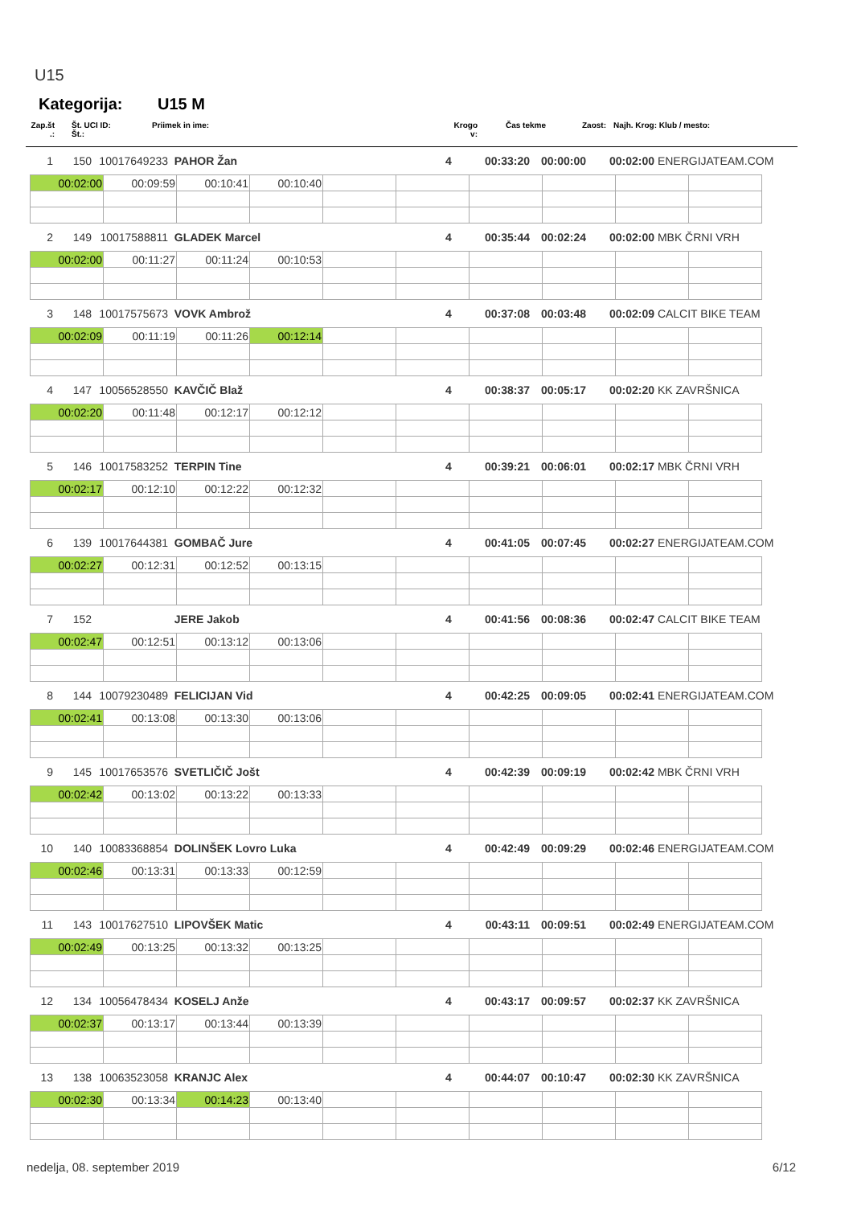U15
Kategorija: U15 M
| Zap.št .: | | Št. UCI ID: Št.: | Priimek in ime: | Krogo v: | Čas tekme | Zaost: | Najh. Krog: | Klub / mesto: |
| 1 | 150 | 10017649233 | PAHOR Žan | 4 | 00:33:20 | 00:00:00 | 00:02:00 | ENERGIJATEAM.COM |
| 00:02:00 | 00:09:59 | 00:10:41 | 00:10:40 | | | | | | |
| 2 | 149 | 10017588811 | GLADEK Marcel | 4 | 00:35:44 | 00:02:24 | 00:02:00 | MBK ČRNI VRH |
| 00:02:00 | 00:11:27 | 00:11:24 | 00:10:53 | | | | | | |
| 3 | 148 | 10017575673 | VOVK Ambrož | 4 | 00:37:08 | 00:03:48 | 00:02:09 | CALCIT BIKE TEAM |
| 00:02:09 | 00:11:19 | 00:11:26 | 00:12:14 | | | | | | |
| 4 | 147 | 10056528550 | KAVČIČ Blaž | 4 | 00:38:37 | 00:05:17 | 00:02:20 | KK ZAVRŠNICA |
| 00:02:20 | 00:11:48 | 00:12:17 | 00:12:12 | | | | | | |
| 5 | 146 | 10017583252 | TERPIN Tine | 4 | 00:39:21 | 00:06:01 | 00:02:17 | MBK ČRNI VRH |
| 00:02:17 | 00:12:10 | 00:12:22 | 00:12:32 | | | | | | |
| 6 | 139 | 10017644381 | GOMBAČ Jure | 4 | 00:41:05 | 00:07:45 | 00:02:27 | ENERGIJATEAM.COM |
| 00:02:27 | 00:12:31 | 00:12:52 | 00:13:15 | | | | | | |
| 7 | 152 | | JERE Jakob | 4 | 00:41:56 | 00:08:36 | 00:02:47 | CALCIT BIKE TEAM |
| 00:02:47 | 00:12:51 | 00:13:12 | 00:13:06 | | | | | | |
| 8 | 144 | 10079230489 | FELICIJAN Vid | 4 | 00:42:25 | 00:09:05 | 00:02:41 | ENERGIJATEAM.COM |
| 00:02:41 | 00:13:08 | 00:13:30 | 00:13:06 | | | | | | |
| 9 | 145 | 10017653576 | SVETLIČIČ Jošt | 4 | 00:42:39 | 00:09:19 | 00:02:42 | MBK ČRNI VRH |
| 00:02:42 | 00:13:02 | 00:13:22 | 00:13:33 | | | | | | |
| 10 | 140 | 10083368854 | DOLINŠEK Lovro Luka | 4 | 00:42:49 | 00:09:29 | 00:02:46 | ENERGIJATEAM.COM |
| 00:02:46 | 00:13:31 | 00:13:33 | 00:12:59 | | | | | | |
| 11 | 143 | 10017627510 | LIPOVŠEK Matic | 4 | 00:43:11 | 00:09:51 | 00:02:49 | ENERGIJATEAM.COM |
| 00:02:49 | 00:13:25 | 00:13:32 | 00:13:25 | | | | | | |
| 12 | 134 | 10056478434 | KOSELJ Anže | 4 | 00:43:17 | 00:09:57 | 00:02:37 | KK ZAVRŠNICA |
| 00:02:37 | 00:13:17 | 00:13:44 | 00:13:39 | | | | | | |
| 13 | 138 | 10063523058 | KRANJC Alex | 4 | 00:44:07 | 00:10:47 | 00:02:30 | KK ZAVRŠNICA |
| 00:02:30 | 00:13:34 | 00:14:23 | 00:13:40 | | | | | | |
nedelja, 08. september 2019 6/12